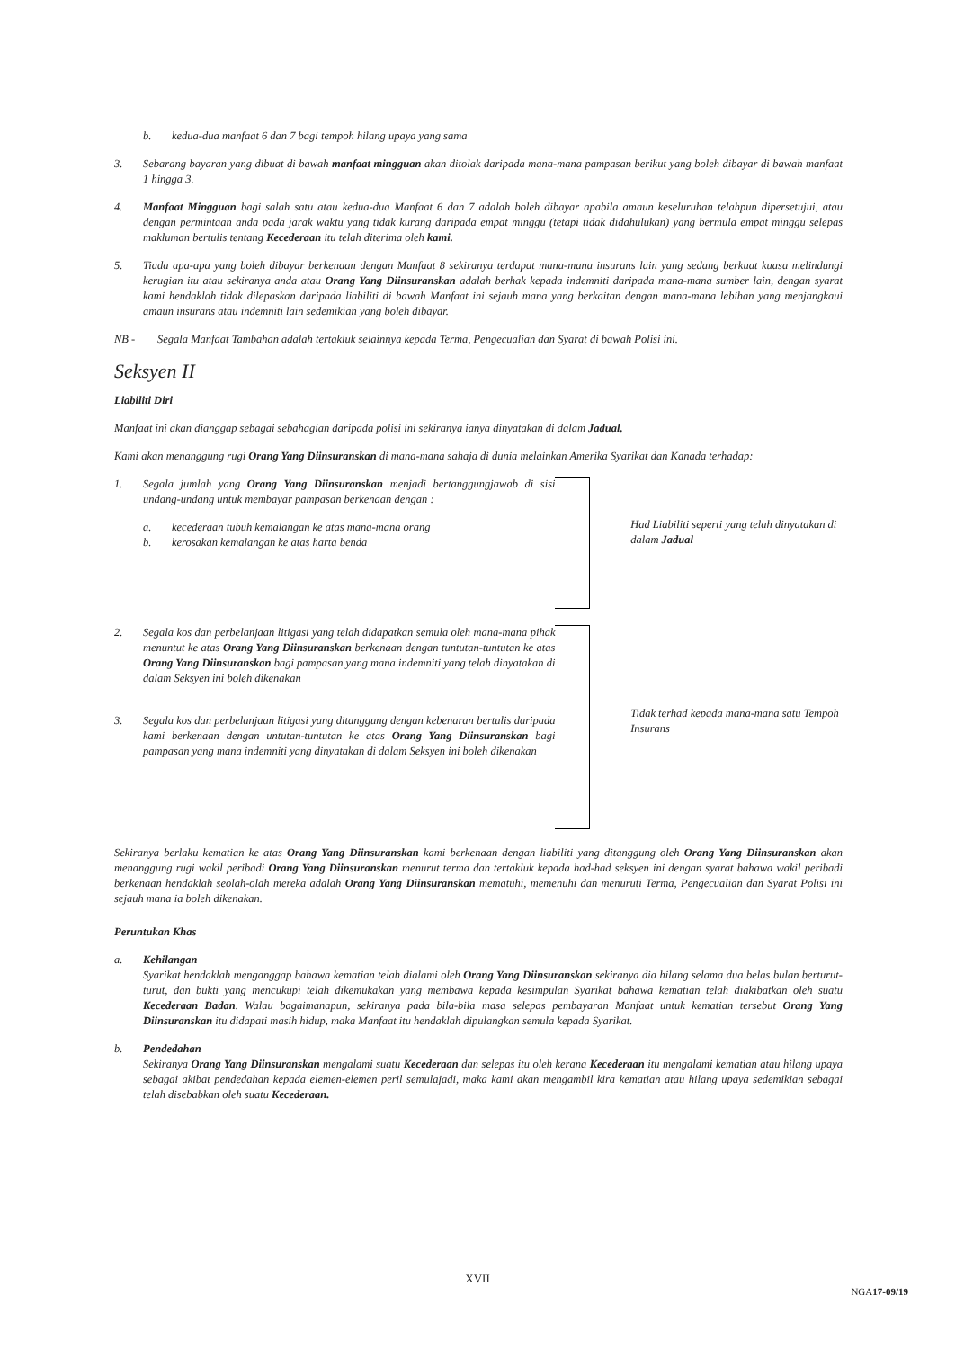b. kedua-dua manfaat 6 dan 7 bagi tempoh hilang upaya yang sama
3. Sebarang bayaran yang dibuat di bawah manfaat mingguan akan ditolak daripada mana-mana pampasan berikut yang boleh dibayar di bawah manfaat 1 hingga 3.
4. Manfaat Mingguan bagi salah satu atau kedua-dua Manfaat 6 dan 7 adalah boleh dibayar apabila amaun keseluruhan telahpun dipersetujui, atau dengan permintaan anda pada jarak waktu yang tidak kurang daripada empat minggu (tetapi tidak didahulukan) yang bermula empat minggu selepas makluman bertulis tentang Kecederaan itu telah diterima oleh kami.
5. Tiada apa-apa yang boleh dibayar berkenaan dengan Manfaat 8 sekiranya terdapat mana-mana insurans lain yang sedang berkuat kuasa melindungi kerugian itu atau sekiranya anda atau Orang Yang Diinsuranskan adalah berhak kepada indemniti daripada mana-mana sumber lain, dengan syarat kami hendaklah tidak dilepaskan daripada liabiliti di bawah Manfaat ini sejauh mana yang berkaitan dengan mana-mana lebihan yang menjangkaui amaun insurans atau indemniti lain sedemikian yang boleh dibayar.
NB - Segala Manfaat Tambahan adalah tertakluk selainnya kepada Terma, Pengecualian dan Syarat di bawah Polisi ini.
Seksyen II
Liabiliti Diri
Manfaat ini akan dianggap sebagai sebahagian daripada polisi ini sekiranya ianya dinyatakan di dalam Jadual.
Kami akan menanggung rugi Orang Yang Diinsuranskan di mana-mana sahaja di dunia melainkan Amerika Syarikat dan Kanada terhadap:
1. Segala jumlah yang Orang Yang Diinsuranskan menjadi bertanggungjawab di sisi undang-undang untuk membayar pampasan berkenaan dengan :
a. kecederaan tubuh kemalangan ke atas mana-mana orang
b. kerosakan kemalangan ke atas harta benda
Had Liabiliti seperti yang telah dinyatakan di dalam Jadual
2. Segala kos dan perbelanjaan litigasi yang telah didapatkan semula oleh mana-mana pihak menuntut ke atas Orang Yang Diinsuranskan berkenaan dengan tuntutan-tuntutan ke atas Orang Yang Diinsuranskan bagi pampasan yang mana indemniti yang telah dinyatakan di dalam Seksyen ini boleh dikenakan
3. Segala kos dan perbelanjaan litigasi yang ditanggung dengan kebenaran bertulis daripada kami berkenaan dengan untutan-tuntutan ke atas Orang Yang Diinsuranskan bagi pampasan yang mana indemniti yang dinyatakan di dalam Seksyen ini boleh dikenakan
Tidak terhad kepada mana-mana satu Tempoh Insurans
Sekiranya berlaku kematian ke atas Orang Yang Diinsuranskan kami berkenaan dengan liabiliti yang ditanggung oleh Orang Yang Diinsuranskan akan menanggung rugi wakil peribadi Orang Yang Diinsuranskan menurut terma dan tertakluk kepada had-had seksyen ini dengan syarat bahawa wakil peribadi berkenaan hendaklah seolah-olah mereka adalah Orang Yang Diinsuranskan mematuhi, memenuhi dan menuruti Terma, Pengecualian dan Syarat Polisi ini sejauh mana ia boleh dikenakan.
Peruntukan Khas
a. Kehilangan
Syarikat hendaklah menganggap bahawa kematian telah dialami oleh Orang Yang Diinsuranskan sekiranya dia hilang selama dua belas bulan berturut-turut, dan bukti yang mencukupi telah dikemukakan yang membawa kepada kesimpulan Syarikat bahawa kematian telah diakibatkan oleh suatu Kecederaan Badan. Walau bagaimanapun, sekiranya pada bila-bila masa selepas pembayaran Manfaat untuk kematian tersebut Orang Yang Diinsuranskan itu didapati masih hidup, maka Manfaat itu hendaklah dipulangkan semula kepada Syarikat.
b. Pendedahan
Sekiranya Orang Yang Diinsuranskan mengalami suatu Kecederaan dan selepas itu oleh kerana Kecederaan itu mengalami kematian atau hilang upaya sebagai akibat pendedahan kepada elemen-elemen peril semulajadi, maka kami akan mengambil kira kematian atau hilang upaya sedemikian sebagai telah disebabkan oleh suatu Kecederaan.
XVII
NGA17-09/19